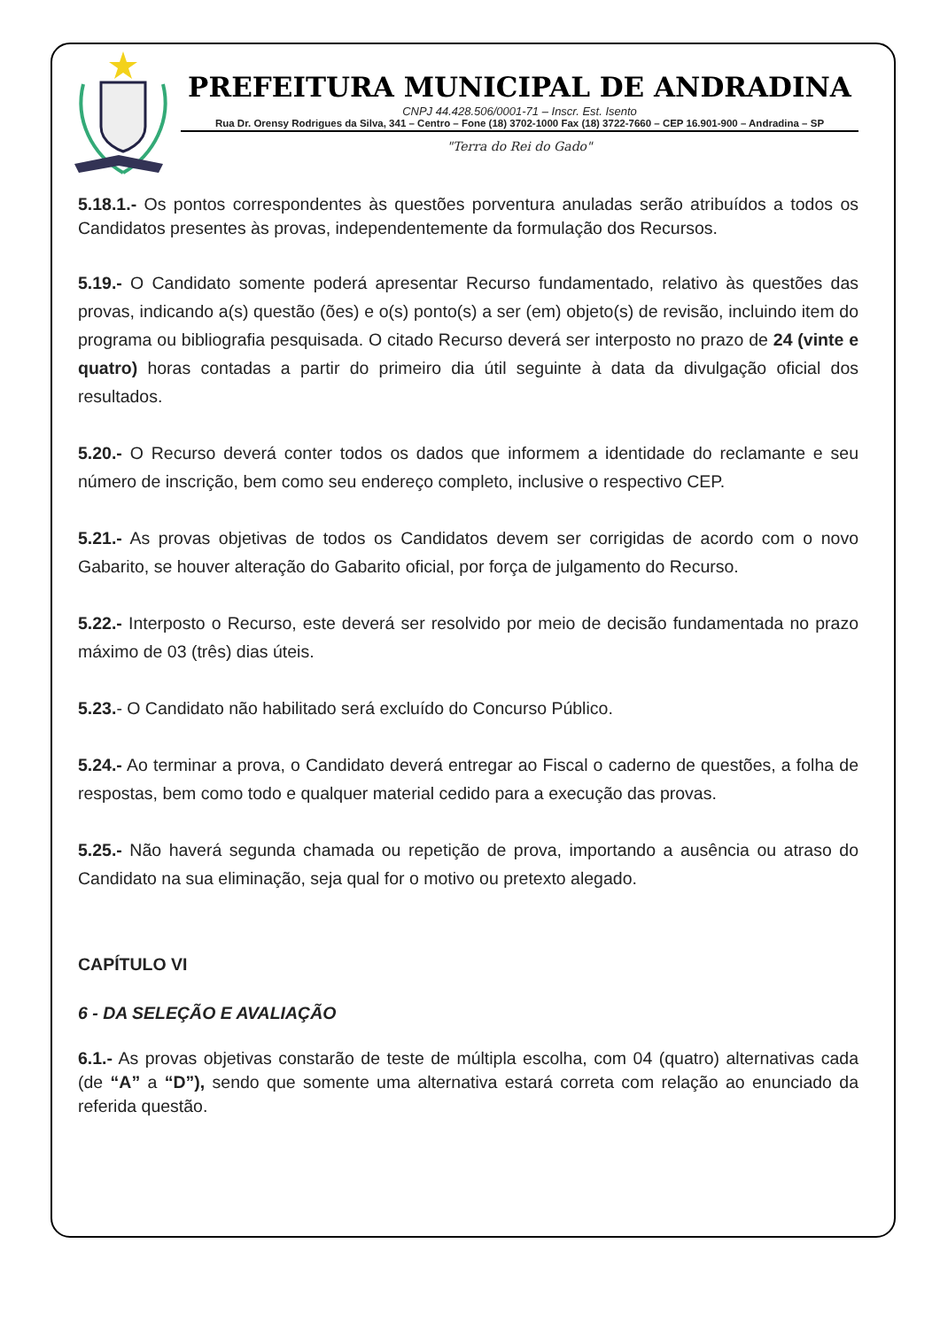PREFEITURA MUNICIPAL DE ANDRADINA
CNPJ 44.428.506/0001-71 – Inscr. Est. Isento
Rua Dr. Orensy Rodrigues da Silva, 341 – Centro – Fone (18) 3702-1000 Fax (18) 3722-7660 – CEP 16.901-900 – Andradina – SP
"Terra do Rei do Gado"
5.18.1.- Os pontos correspondentes às questões porventura anuladas serão atribuídos a todos os Candidatos presentes às provas, independentemente da formulação dos Recursos.
5.19.- O Candidato somente poderá apresentar Recurso fundamentado, relativo às questões das provas, indicando a(s) questão (ões) e o(s) ponto(s) a ser (em) objeto(s) de revisão, incluindo item do programa ou bibliografia pesquisada. O citado Recurso deverá ser interposto no prazo de 24 (vinte e quatro) horas contadas a partir do primeiro dia útil seguinte à data da divulgação oficial dos resultados.
5.20.- O Recurso deverá conter todos os dados que informem a identidade do reclamante e seu número de inscrição, bem como seu endereço completo, inclusive o respectivo CEP.
5.21.- As provas objetivas de todos os Candidatos devem ser corrigidas de acordo com o novo Gabarito, se houver alteração do Gabarito oficial, por força de julgamento do Recurso.
5.22.- Interposto o Recurso, este deverá ser resolvido por meio de decisão fundamentada no prazo máximo de 03 (três) dias úteis.
5.23.- O Candidato não habilitado será excluído do Concurso Público.
5.24.- Ao terminar a prova, o Candidato deverá entregar ao Fiscal o caderno de questões, a folha de respostas, bem como todo e qualquer material cedido para a execução das provas.
5.25.- Não haverá segunda chamada ou repetição de prova, importando a ausência ou atraso do Candidato na sua eliminação, seja qual for o motivo ou pretexto alegado.
CAPÍTULO VI
6 - DA SELEÇÃO E AVALIAÇÃO
6.1.- As provas objetivas constarão de teste de múltipla escolha, com 04 (quatro) alternativas cada (de “A” a “D”), sendo que somente uma alternativa estará correta com relação ao enunciado da referida questão.